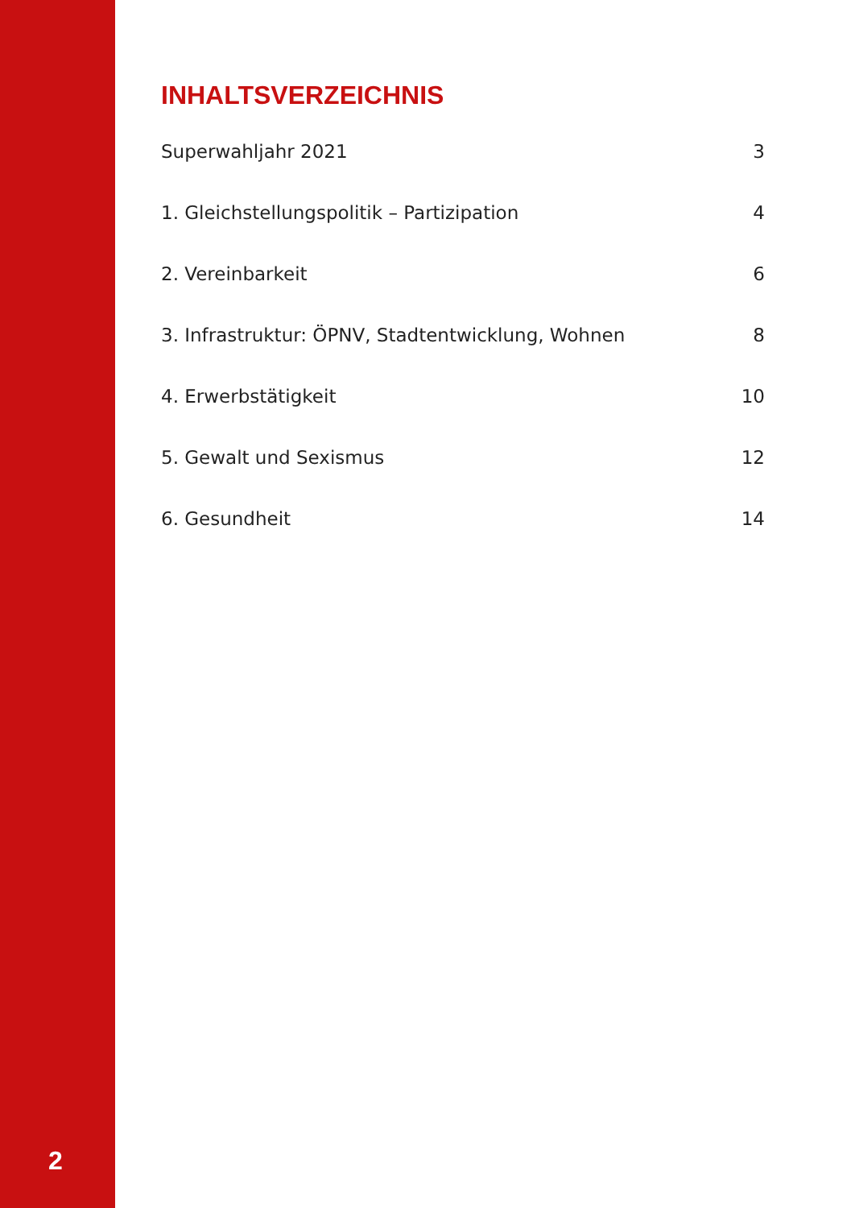2
INHALTSVERZEICHNIS
Superwahljahr 2021 3
1. Gleichstellungspolitik – Partizipation 4
2. Vereinbarkeit 6
3. Infrastruktur: ÖPNV, Stadtentwicklung, Wohnen 8
4. Erwerbstätigkeit 10
5. Gewalt und Sexismus 12
6. Gesundheit 14